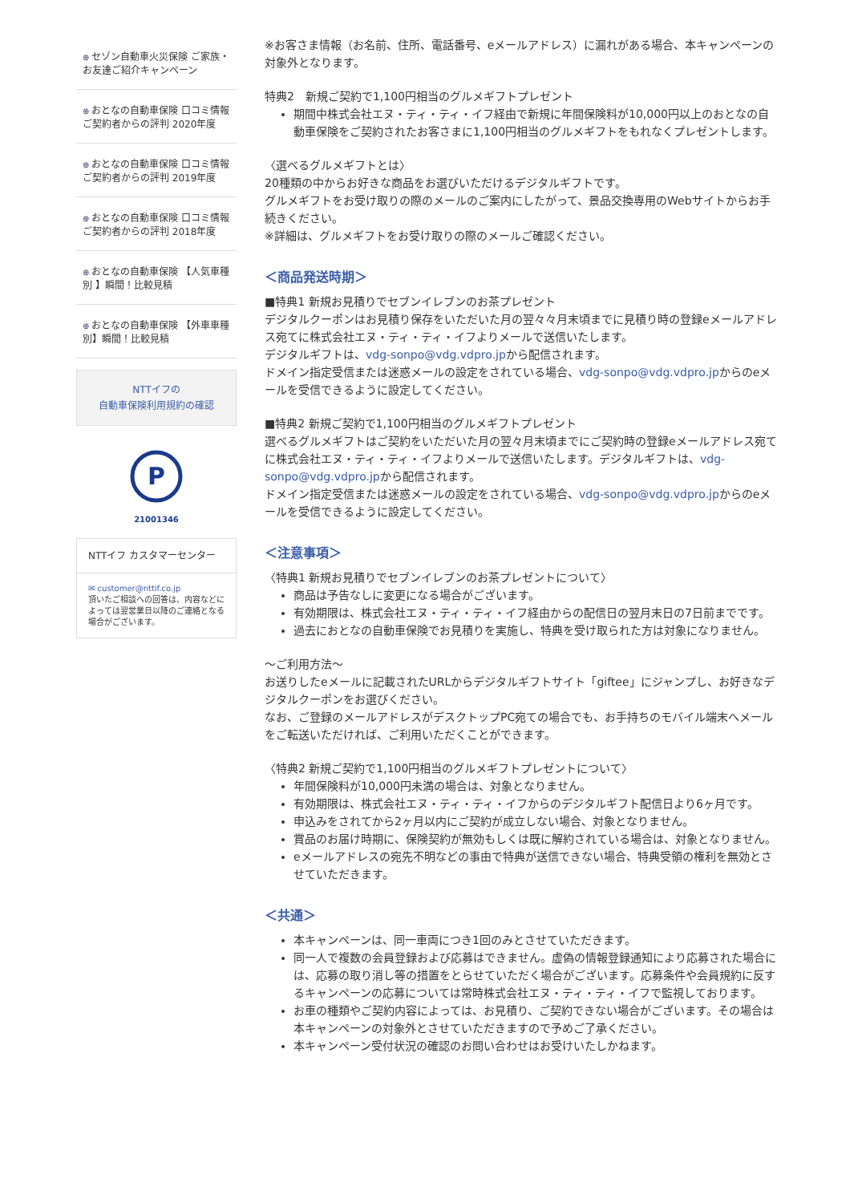⊕ セゾン自動車火災保険 ご家族・お友達ご紹介キャンペーン
⊕ おとなの自動車保険 口コミ情報 ご契約者からの評判 2020年度
⊕ おとなの自動車保険 口コミ情報 ご契約者からの評判 2019年度
⊕ おとなの自動車保険 口コミ情報 ご契約者からの評判 2018年度
⊕ おとなの自動車保険 【人気車種別 】瞬間！比較見積
⊕ おとなの自動車保険 【外車車種別】瞬間！比較見積
NTTイフの
自動車保険利用規約の確認
P
21001346
NTTイフ カスタマーセンター
✉ customer@nttif.co.jp
頂いたご相談への回答は、内容などによっては翌営業日以降のご連絡となる場合がございます。
※お客さま情報（お名前、住所、電話番号、eメールアドレス）に漏れがある場合、本キャンペーンの対象外となります。
特典2　新規ご契約で1,100円相当のグルメギフトプレゼント
期間中株式会社エヌ・ティ・ティ・イフ経由で新規に年間保険料が10,000円以上のおとなの自動車保険をご契約されたお客さまに1,100円相当のグルメギフトをもれなくプレゼントします。
〈選べるグルメギフトとは〉
20種類の中からお好きな商品をお選びいただけるデジタルギフトです。
グルメギフトをお受け取りの際のメールのご案内にしたがって、景品交換専用のWebサイトからお手続きください。
※詳細は、グルメギフトをお受け取りの際のメールご確認ください。
＜商品発送時期＞
■特典1 新規お見積りでセブンイレブンのお茶プレゼント
デジタルクーポンはお見積り保存をいただいた月の翌々々月末頃までに見積り時の登録eメールアドレス宛てに株式会社エヌ・ティ・ティ・イフよりメールで送信いたします。
デジタルギフトは、vdg-sonpo@vdg.vdpro.jpから配信されます。
ドメイン指定受信または迷惑メールの設定をされている場合、vdg-sonpo@vdg.vdpro.jpからのeメールを受信できるように設定してください。
■特典2 新規ご契約で1,100円相当のグルメギフトプレゼント
選べるグルメギフトはご契約をいただいた月の翌々月末頃までにご契約時の登録eメールアドレス宛てに株式会社エヌ・ティ・ティ・イフよりメールで送信いたします。デジタルギフトは、vdg-sonpo@vdg.vdpro.jpから配信されます。
ドメイン指定受信または迷惑メールの設定をされている場合、vdg-sonpo@vdg.vdpro.jpからのeメールを受信できるように設定してください。
＜注意事項＞
〈特典1 新規お見積りでセブンイレブンのお茶プレゼントについて〉
商品は予告なしに変更になる場合がございます。
有効期限は、株式会社エヌ・ティ・ティ・イフ経由からの配信日の翌月末日の7日前までです。
過去におとなの自動車保険でお見積りを実施し、特典を受け取られた方は対象になりません。
～ご利用方法～
お送りしたeメールに記載されたURLからデジタルギフトサイト「giftee」にジャンプし、お好きなデジタルクーポンをお選びください。
なお、ご登録のメールアドレスがデスクトップPC宛ての場合でも、お手持ちのモバイル端末へメールをご転送いただければ、ご利用いただくことができます。
〈特典2 新規ご契約で1,100円相当のグルメギフトプレゼントについて〉
年間保険料が10,000円未満の場合は、対象となりません。
有効期限は、株式会社エヌ・ティ・ティ・イフからのデジタルギフト配信日より6ヶ月です。
申込みをされてから2ヶ月以内にご契約が成立しない場合、対象となりません。
賞品のお届け時期に、保険契約が無効もしくは既に解約されている場合は、対象となりません。
eメールアドレスの宛先不明などの事由で特典が送信できない場合、特典受領の権利を無効とさせていただきます。
＜共通＞
本キャンペーンは、同一車両につき1回のみとさせていただきます。
同一人で複数の会員登録および応募はできません。虚偽の情報登録通知により応募された場合には、応募の取り消し等の措置をとらせていただく場合がございます。応募条件や会員規約に反するキャンペーンの応募については常時株式会社エヌ・ティ・ティ・イフで監視しております。
お車の種類やご契約内容によっては、お見積り、ご契約できない場合がございます。その場合は本キャンペーンの対象外とさせていただきますので予めご了承ください。
本キャンペーン受付状況の確認のお問い合わせはお受けいたしかねます。